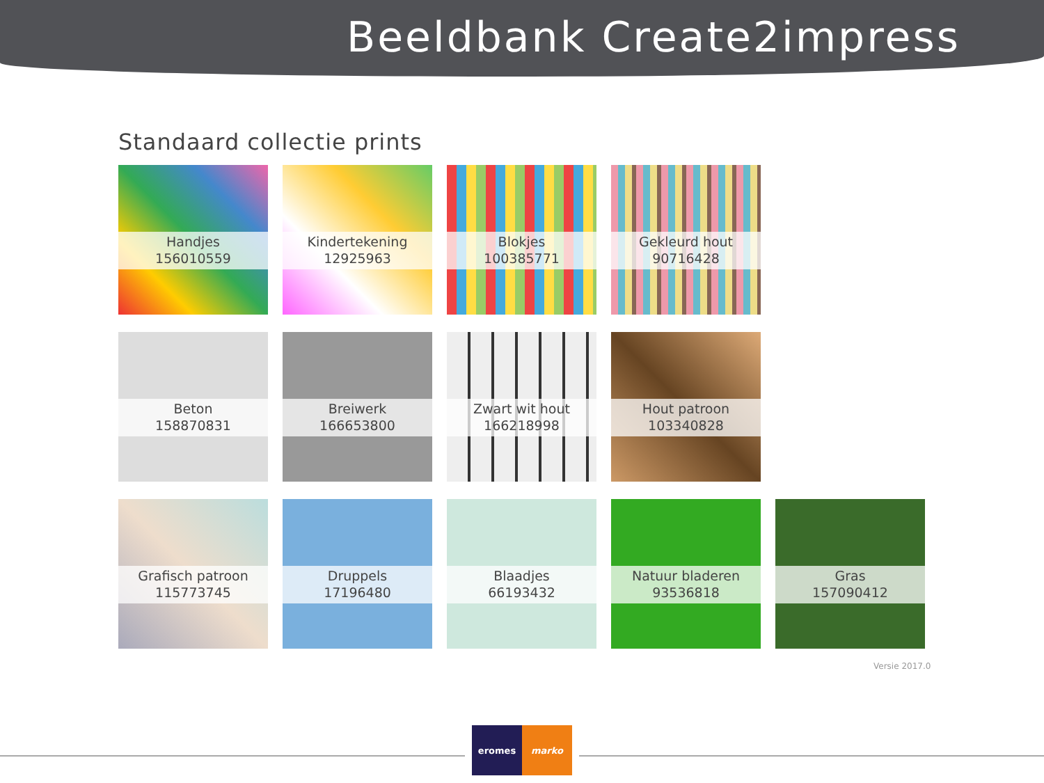Beeldbank Create2impress
Standaard collectie prints
Handjes
156010559
Kindertekening
12925963
Blokjes
100385771
Gekleurd hout
90716428
Beton
158870831
Breiwerk
166653800
Zwart wit hout
166218998
Hout patroon
103340828
Grafisch patroon
115773745
Druppels
17196480
Blaadjes
66193432
Natuur bladeren
93536818
Gras
157090412
Versie 2017.0
eromes marko